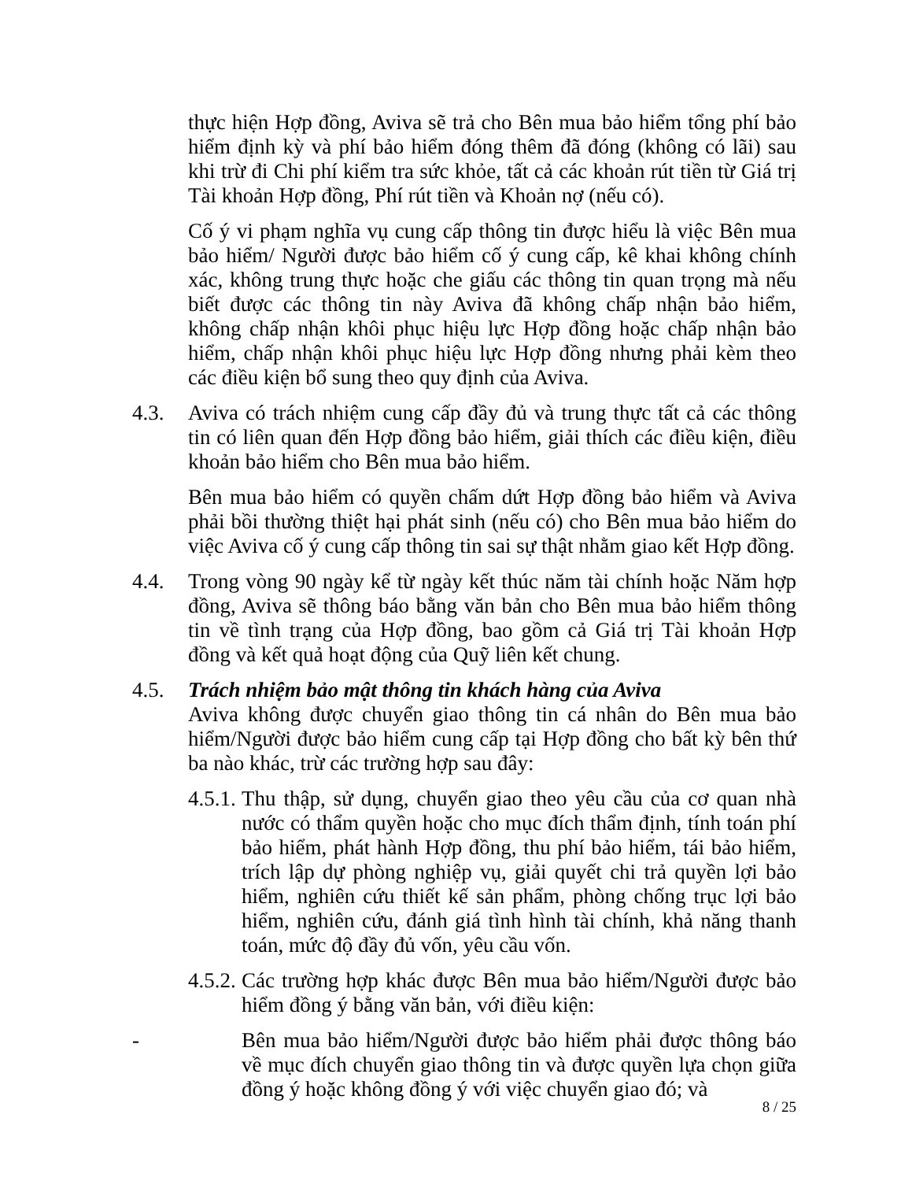thực hiện Hợp đồng, Aviva sẽ trả cho Bên mua bảo hiểm tổng phí bảo hiểm định kỳ và phí bảo hiểm đóng thêm đã đóng (không có lãi) sau khi trừ đi Chi phí kiểm tra sức khỏe, tất cả các khoản rút tiền từ Giá trị Tài khoản Hợp đồng, Phí rút tiền và Khoản nợ (nếu có).
Cố ý vi phạm nghĩa vụ cung cấp thông tin được hiểu là việc Bên mua bảo hiểm/ Người được bảo hiểm cố ý cung cấp, kê khai không chính xác, không trung thực hoặc che giấu các thông tin quan trọng mà nếu biết được các thông tin này Aviva đã không chấp nhận bảo hiểm, không chấp nhận khôi phục hiệu lực Hợp đồng hoặc chấp nhận bảo hiểm, chấp nhận khôi phục hiệu lực Hợp đồng nhưng phải kèm theo các điều kiện bổ sung theo quy định của Aviva.
4.3. Aviva có trách nhiệm cung cấp đầy đủ và trung thực tất cả các thông tin có liên quan đến Hợp đồng bảo hiểm, giải thích các điều kiện, điều khoản bảo hiểm cho Bên mua bảo hiểm.
Bên mua bảo hiểm có quyền chấm dứt Hợp đồng bảo hiểm và Aviva phải bồi thường thiệt hại phát sinh (nếu có) cho Bên mua bảo hiểm do việc Aviva cố ý cung cấp thông tin sai sự thật nhằm giao kết Hợp đồng.
4.4. Trong vòng 90 ngày kể từ ngày kết thúc năm tài chính hoặc Năm hợp đồng, Aviva sẽ thông báo bằng văn bản cho Bên mua bảo hiểm thông tin về tình trạng của Hợp đồng, bao gồm cả Giá trị Tài khoản Hợp đồng và kết quả hoạt động của Quỹ liên kết chung.
4.5. Trách nhiệm bảo mật thông tin khách hàng của Aviva
Aviva không được chuyển giao thông tin cá nhân do Bên mua bảo hiểm/Người được bảo hiểm cung cấp tại Hợp đồng cho bất kỳ bên thứ ba nào khác, trừ các trường hợp sau đây:
4.5.1.
Thu thập, sử dụng, chuyển giao theo yêu cầu của cơ quan nhà nước có thẩm quyền hoặc cho mục đích thẩm định, tính toán phí bảo hiểm, phát hành Hợp đồng, thu phí bảo hiểm, tái bảo hiểm, trích lập dự phòng nghiệp vụ, giải quyết chi trả quyền lợi bảo hiểm, nghiên cứu thiết kế sản phẩm, phòng chống trục lợi bảo hiểm, nghiên cứu, đánh giá tình hình tài chính, khả năng thanh toán, mức độ đầy đủ vốn, yêu cầu vốn.
4.5.2.
Các trường hợp khác được Bên mua bảo hiểm/Người được bảo hiểm đồng ý bằng văn bản, với điều kiện:
- Bên mua bảo hiểm/Người được bảo hiểm phải được thông báo về mục đích chuyển giao thông tin và được quyền lựa chọn giữa đồng ý hoặc không đồng ý với việc chuyển giao đó; và
8 / 25